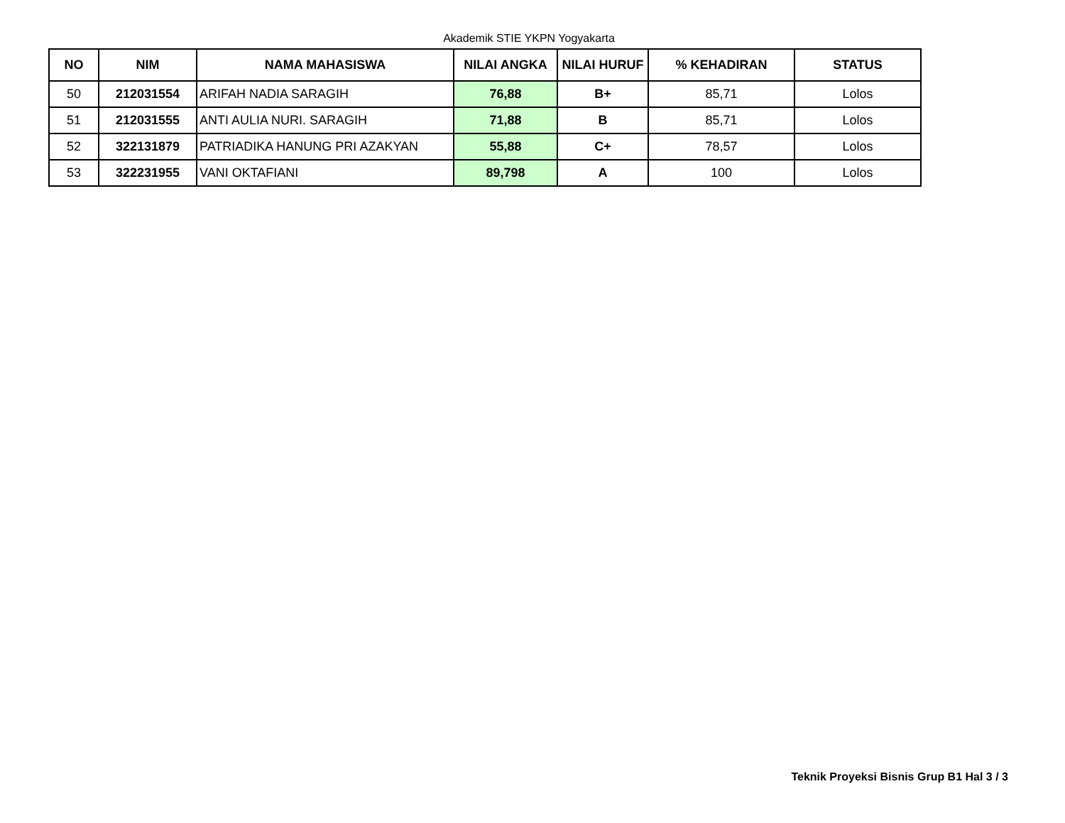Akademik STIE YKPN Yogyakarta
| NO | NIM | NAMA MAHASISWA | NILAI ANGKA | NILAI HURUF | % KEHADIRAN | STATUS |
| --- | --- | --- | --- | --- | --- | --- |
| 50 | 212031554 | ARIFAH NADIA SARAGIH | 76,88 | B+ | 85,71 | Lolos |
| 51 | 212031555 | ANTI AULIA NURI. SARAGIH | 71,88 | B | 85,71 | Lolos |
| 52 | 322131879 | PATRIADIKA HANUNG PRI AZAKYAN | 55,88 | C+ | 78,57 | Lolos |
| 53 | 322231955 | VANI OKTAFIANI | 89,798 | A | 100 | Lolos |
Teknik Proyeksi Bisnis Grup B1 Hal 3 / 3